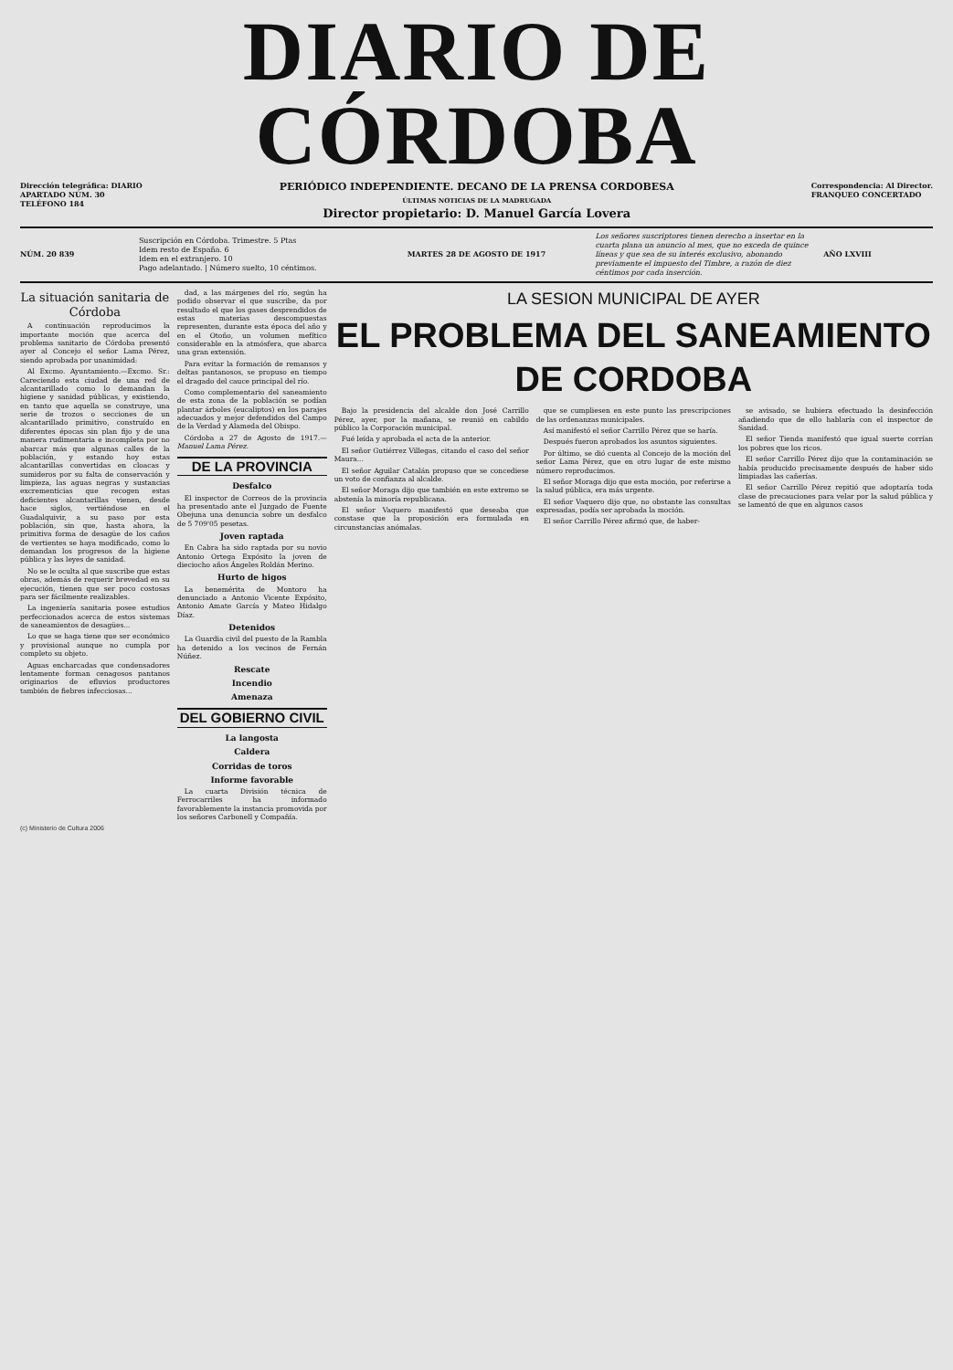DIARIO DE CÓRDOBA
Dirección telegráfica: DIARIO
APARTADO NÚM. 30
TELÉFONO 184
PERIÓDICO INDEPENDIENTE. DECANO DE LA PRENSA CORDOBESA
ÚLTIMAS NOTICIAS DE LA MADRUGADA
Director propietario: D. Manuel García Lovera
Correspondencia: Al Director.
FRANQUEO CONCERTADO
NÚM. 20 839
Suscripción en Córdoba. Trimestre. 5 Ptas
Idem resto de España. 6
Idem en el extranjero. 10
Pago adelantado. | Número suelto, 10 céntimos.
MARTES 28 DE AGOSTO DE 1917
Los señores suscriptores tienen derecho a insertar en la cuarta plana un anuncio al mes, que no exceda de quince líneas y que sea de su interés exclusivo, abonando previamente el impuesto del Timbre, a razón de diez céntimos por cada inserción.
AÑO LXVIII
La situación sanitaria de Córdoba
A continuación reproducimos la importante moción que acerca del problema sanitario de Córdoba presentó ayer al Concejo el señor Lama Pérez, siendo aprobada por unanimidad:
Al Excmo. Ayuntamiento.—Excmo. Sr.: Careciendo esta ciudad de una red de alcantarillado como lo demandan la higiene y sanidad públicas, y existiendo, en tanto que aquella se construye, una serie de trozos o secciones de un alcantarillado primitivo, construído en diferentes épocas sin plan fijo y de una manera rudimentaria e incompleta por no abarcar más que algunas calles de la población, y estando hoy estas alcantarillas convertidas en cloacas y sumideros por su falta de conservación y limpieza, las aguas negras y sustancias excrementicias que recogen estas deficientes alcantarillas vienen, desde hace siglos, vertiéndose en el Guadalquivir, a su paso por esta población, sin que, hasta ahora, la primitiva forma de desagüe de los caños de vertientes se haya modificado, como lo demandan los progresos de la higiene pública y las leyes de sanidad.
No se le oculta al que suscribe que estas obras, además de requerir brevedad en su ejecución, tienen que ser poco costosas para ser fácilmente realizables.
La ingeniería sanitaria posee estudios perfeccionados acerca de estos sistemas de saneamientos de desagües...
Lo que se haga tiene que ser económico y provisional aunque no cumpla por completo su objeto.
Aguas encharcadas que condensadores lentamente forman cenagosos pantanos originarios de efluvios productores también de fiebres infecciosas...
dad, a las márgenes del río, según ha podido observar el que suscribe, da por resultado el que los gases desprendidos de estas materias descompuestas representen, durante esta época del año y en el Otoño, un volumen mefítico considerable en la atmósfera, que abarca una gran extensión.
Para evitar la formación de remansos y deltas pantanosos, se propuso en tiempo el dragado del cauce principal del río.
Como complementario del saneamiento de esta zona de la población se podían plantar árboles (eucaliptos) en los parajes adecuados y mejor defendidos del Campo de la Verdad y Alameda del Obispo.
Córdoba a 27 de Agosto de 1917.—Manuel Lama Pérez.
DE LA PROVINCIA
Desfalco
El inspector de Correos de la provincia ha presentado ante el Juzgado de Fuente Obejuna una denuncia sobre un desfalco de 5 709'05 pesetas.
Joven raptada
En Cabra ha sido raptada por su novio Antonio Ortega Expósito la joven de dieciocho años Ángeles Roldán Merino.
Hurto de higos
La benemérita de Montoro ha denunciado a Antonio Vicente Expósito, Antonio Amate García y Mateo Hidalgo Díaz.
Detenidos
La Guardia civil del puesto de la Rambla ha detenido a los vecinos de Fernán Núñez.
Rescate
Incendio
Amenaza
DEL GOBIERNO CIVIL
La langosta
Caldera
Corridas de toros
Informe favorable
La cuarta División técnica de Ferrocarriles ha informado favorablemente la instancia promovida por los señores Carbonell y Compañía.
LA SESION MUNICIPAL DE AYER
EL PROBLEMA DEL SANEAMIENTO DE CORDOBA
Bajo la presidencia del alcalde don José Carrillo Pérez, ayer, por la mañana, se reunió en cabildo público la Corporación municipal.
Fué leída y aprobada el acta de la anterior.
El señor Gutiérrez Villegas, citando el caso del señor Maura...
El señor Aguilar Catalán propuso que se concediese un voto de confianza al alcalde.
El señor Moraga dijo que también en este extremo se abstenía la minoría republicana.
El señor Vaquero manifestó que deseaba que constase que la proposición era formulada en circunstancias anómalas.
que se cumpliesen en este punto las prescripciones de las ordenanzas municipales.
Así manifestó el señor Carrillo Pérez que se haría.
Después fueron aprobados los asuntos siguientes.
Por último, se dió cuenta al Concejo de la moción del señor Lama Pérez, que en otro lugar de este mismo número reproducimos.
El señor Moraga dijo que esta moción, por referirse a la salud pública, era más urgente.
El señor Vaquero dijo que, no obstante las consultas expresadas, podía ser aprobada la moción.
El señor Carrillo Pérez afirmó que, de haber-
se avisado, se hubiera efectuado la desinfección añadiendo que de ello hablaría con el inspector de Sanidad.
El señor Tienda manifestó que igual suerte corrían los pobres que los ricos.
El señor Carrillo Pérez dijo que la contaminación se había producido precisamente después de haber sido limpiadas las cañerías.
El señor Carrillo Pérez repitió que adoptaría toda clase de precauciones para velar por la salud pública y se lamentó de que en algunos casos
(c) Ministerio de Cultura 2006